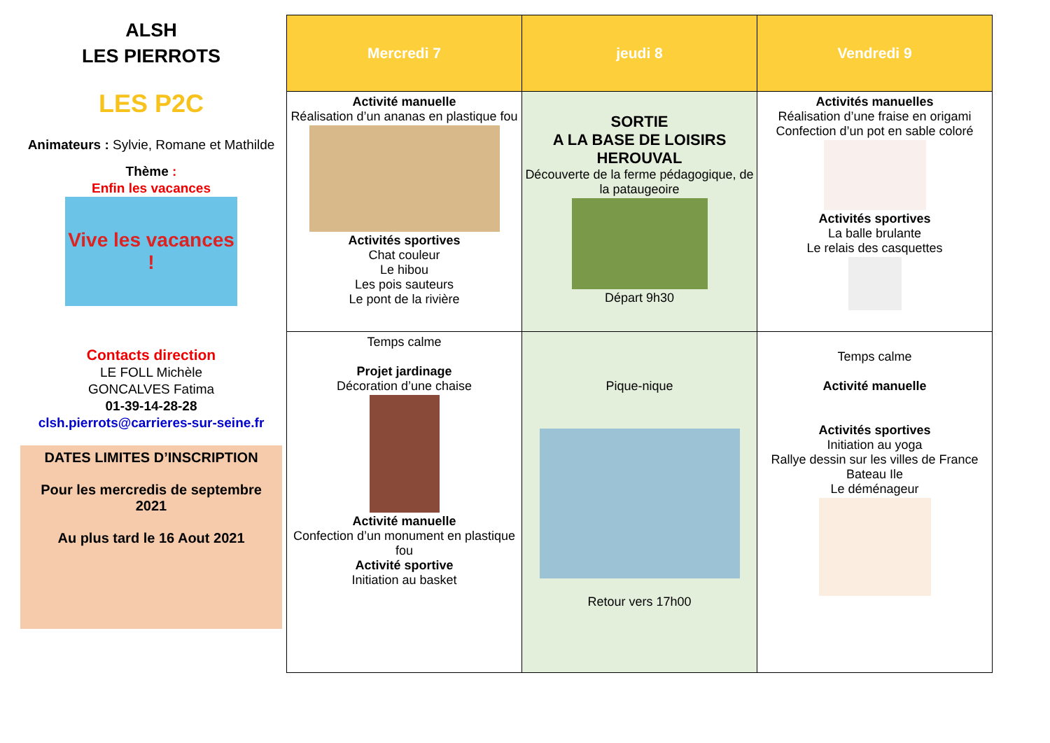ALSH
LES PIERROTS
LES P2C
Animateurs : Sylvie, Romane et Mathilde
Thème :
Enfin les vacances
Vive les vacances !
Contacts direction
LE FOLL Michèle
GONCALVES Fatima
01-39-14-28-28
clsh.pierrots@carrieres-sur-seine.fr
DATES LIMITES D’INSCRIPTION
Pour les mercredis de septembre 2021
Au plus tard le 16 Aout 2021
| Mercredi 7 | jeudi 8 | Vendredi 9 |
| --- | --- | --- |
| Activité manuelle Réalisation d’un ananas en plastique fou Activités sportives Chat couleur Le hibou Les pois sauteurs Le pont de la rivière | SORTIE A LA BASE DE LOISIRS HEROUVAL Découverte de la ferme pédagogique, de la pataugeoire Départ 9h30 | Activités manuelles Réalisation d’une fraise en origami Confection d’un pot en sable coloré Activités sportives La balle brulante Le relais des casquettes |
| Temps calme Projet jardinage Décoration d’une chaise Activité manuelle Confection d’un monument en plastique fou Activité sportive Initiation au basket | Pique-nique Retour vers 17h00 | Temps calme Activité manuelle Activités sportives Initiation au yoga Rallye dessin sur les villes de France Bateau Ile Le déménageur |